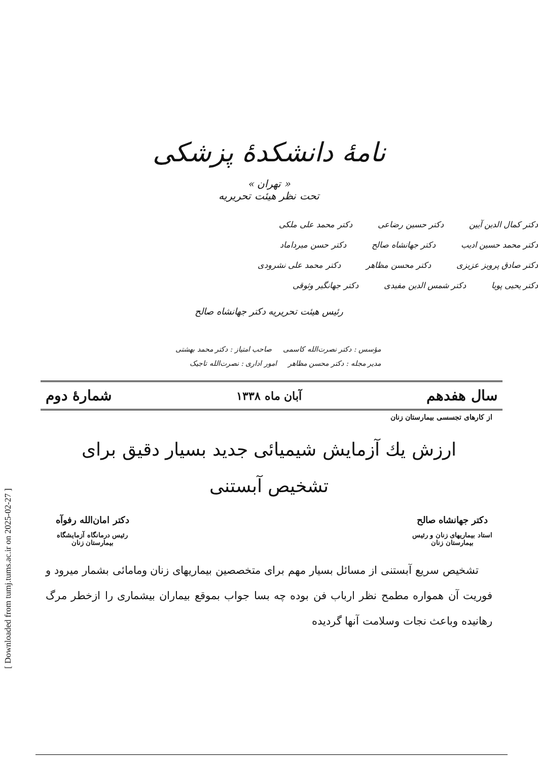[ Downloaded from tumj.tums.ac.ir on 2025-02-27 ]
نامهٔ دانشکدهٔ پزشکی
« تهران »
تحت نظر هیئت تحریریه
دکتر کمال الدین آیین دکتر حسین رضاعی دکتر محمد علی ملکی
دکتر محمد حسین ادیب دکتر جهانشاه صالح دکتر حسن میرداماد
دکتر صادق پرویز عزیزی دکتر محسن مظاهر دکتر محمد علی نشرودی
دکتر یحیی پویا دکتر شمس الدین مفیدی دکتر جهانگیر وثوقی
رئیس هیئت تحریریه دکتر جهانشاه صالح
مؤسس : دکتر نصرت‌الله کاسمی صاحب امتیاز : دکتر محمد بهشتی
مدیر مجله : دکتر محسن مظاهر امور اداری : نصرت‌الله تاجیک
سال هفدهم آبان ماه ۱۳۳۸ شمارهٔ دوم
از کارهای تجسسی بیمارستان زنان
ارزش یك آزمایش شیمیائی جدید بسیار دقیق برای
تشخیص آبستنی
دکتر جهانشاه صالح
استاد بیماریهای زنان و رئیس
بیمارستان زنان
دکتر امان‌الله رفوآه
رئیس درمانگاه آزمایشگاه
بیمارستان زنان
تشخیص سریع آبستنی از مسائل بسیار مهم برای متخصصین بیماریهای زنان ومامائی بشمار میرود و فوریت آن همواره مطمح نظر ارباب فن بوده چه بسا جواب بموقع بیماران بیشماری را ازخطر مرگ رهانیده وباعث نجات وسلامت آنها گردیده